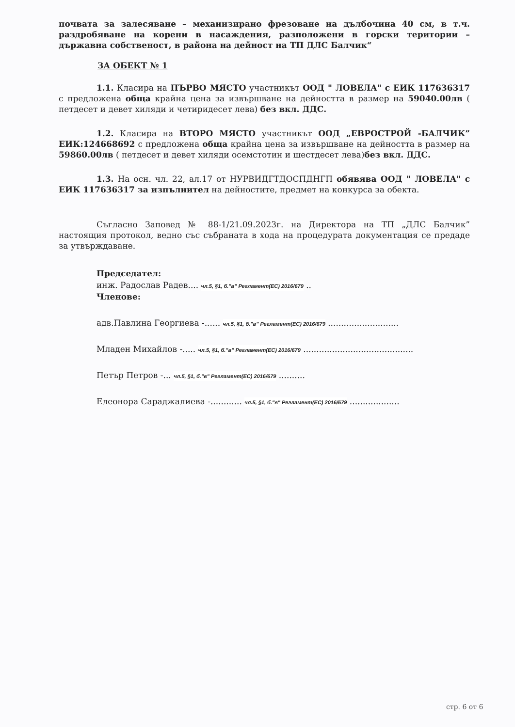почвата за залесяване – механизирано фрезоване на дълбочина 40 см, в т.ч. раздробяване на корени в насаждения, разположени в горски територии – държавна собственост, в района на дейност на ТП ДЛС Балчик“
ЗА ОБЕКТ № 1
1.1. Класира на ПЪРВО МЯСТО участникът ООД " ЛОВЕЛА" с ЕИК 117636317 с предложена обща крайна цена за извършване на дейността в размер на 59040.00лв ( петдесет и девет хиляди и четиридесет лева) без вкл. ДДС.
1.2. Класира на ВТОРО МЯСТО участникът ООД „ЕВРОСТРОЙ -БАЛЧИК” ЕИК:124668692 с предложена обща крайна цена за извършване на дейността в размер на 59860.00лв ( петдесет и девет хиляди осемстотин и шестдесет лева)без вкл. ДДС.
1.3. На осн. чл. 22, ал.17 от НУРВИДГТДОСПДНГП обявява ООД " ЛОВЕЛА" с ЕИК 117636317 за изпълнител на дейностите, предмет на конкурса за обекта.
Съгласно Заповед № 88-1/21.09.2023г. на Директора на ТП „ДЛС Балчик” настоящия протокол, ведно със събраната в хода на процедурата документация се предаде за утвърждаване.
Председател:
инж. Радослав Радев.... чл.5, §1, б."в" Регламент(ЕС) 2016/679 ..
Членове:
адв.Павлина Георгиева -...... чл.5, §1, б."в" Регламент(ЕС) 2016/679 ...........................
Младен Михайлов -..... чл.5, §1, б."в" Регламент(ЕС) 2016/679 ..........................................
Петър Петров -... чл.5, §1, б."в" Регламент(ЕС) 2016/679 ..........
Елеонора Сараджалиева -............ чл.5, §1, б."в" Регламент(ЕС) 2016/679 ...................
стр. 6 от 6